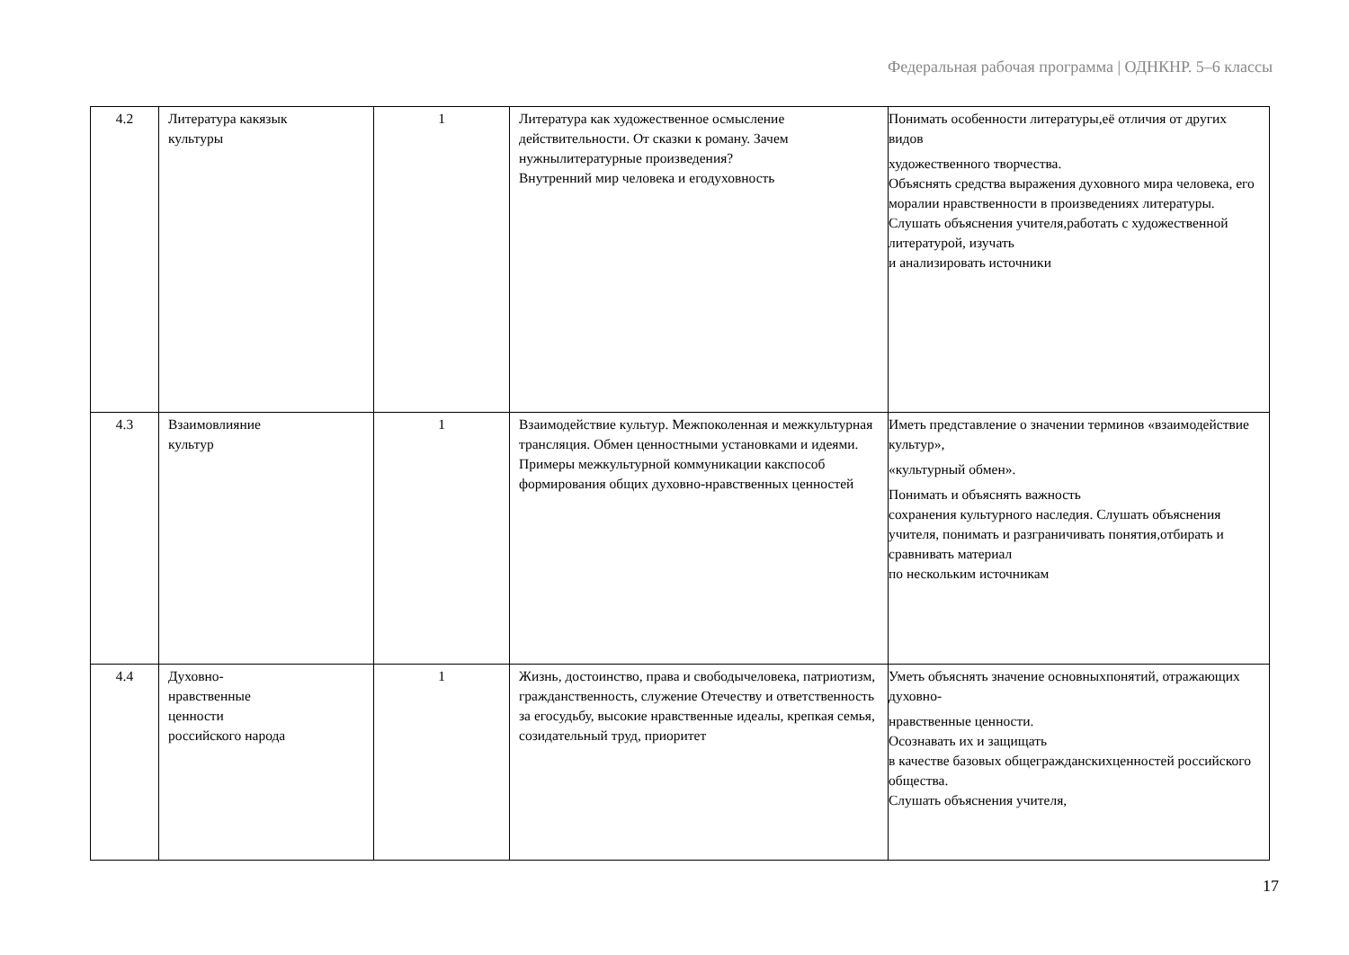Федеральная рабочая программа | ОДНКНР. 5–6 классы
| 4.2 | Литература какязык культуры | 1 | Литература как художественное осмысление действительности. От сказки к роману. Зачем нужнылитературные произведения? Внутренний мир человека и егодуховность | Понимать особенности литературы,её отличия от других видов художественного творчества. Объяснять средства выражения духовного мира человека, его моралии нравственности в произведениях литературы. Слушать объяснения учителя,работать с художественной литературой, изучать и анализировать источники |
| 4.3 | Взаимовлияние культур | 1 | Взаимодействие культур. Межпоколенная и межкультурная трансляция. Обмен ценностными установками и идеями. Примеры межкультурной коммуникации какспособ формирования общих духовно-нравственных ценностей | Иметь представление о значении терминов «взаимодействие культур», «культурный обмен». Понимать и объяснять важность сохранения культурного наследия. Слушать объяснения учителя, понимать и разграничивать понятия,отбирать и сравнивать материал по нескольким источникам |
| 4.4 | Духовно- нравственные ценности российского народа | 1 | Жизнь, достоинство, права и свободычеловека, патриотизм, гражданственность, служение Отечеству и ответственность за егосудьбу, высокие нравственные идеалы, крепкая семья, созидательный труд, приоритет | Уметь объяснять значение основныхпонятий, отражающих духовно- нравственные ценности. Осознавать их и защищать в качестве базовых общегражданскихценностей российского общества. Слушать объяснения учителя, |
17